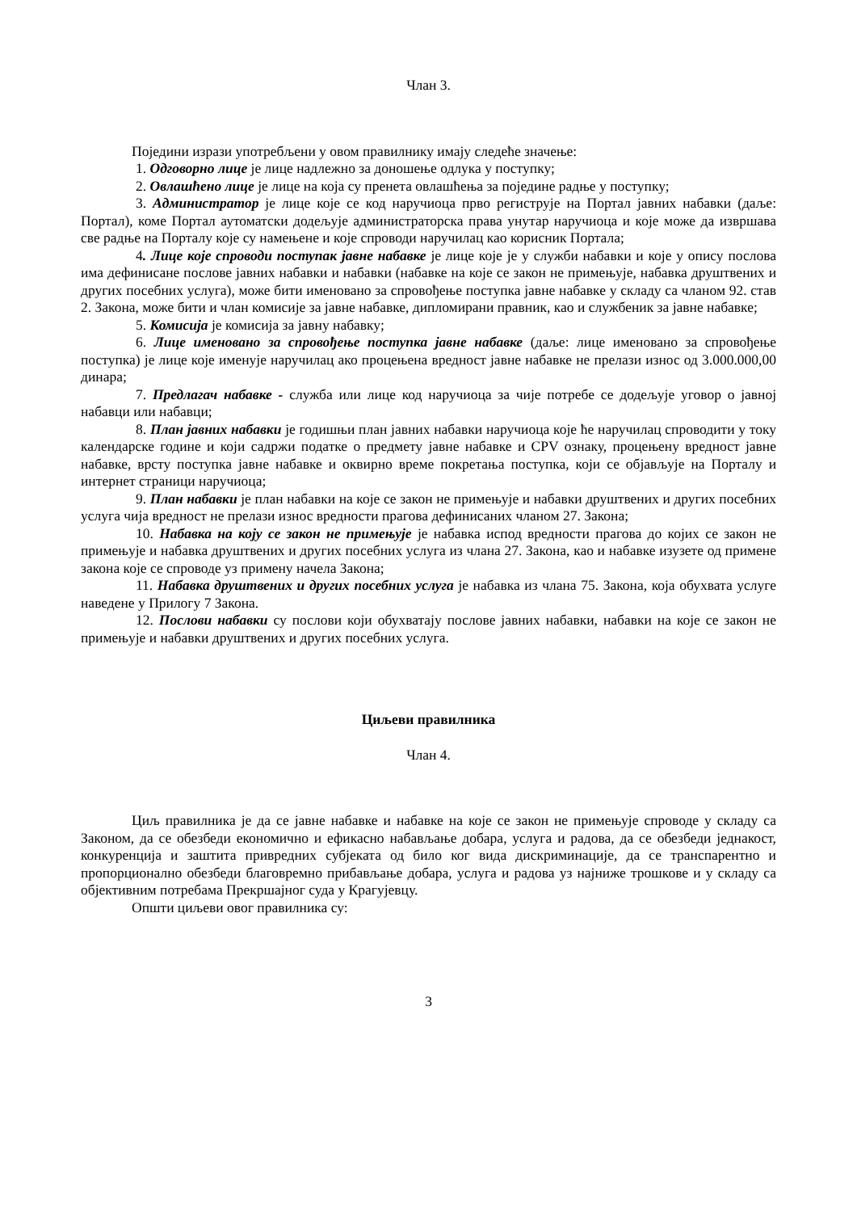Члан 3.
Поједини изрази употребљени у овом правилнику имају следеће значење:
1. Одговорно лице је лице надлежно за доношење одлука у поступку;
2. Овлашћено лице је лице на која су пренета овлашћења за поједине радње у поступку;
3. Администратор је лице које се код наручиоца прво региструје на Портал јавних набавки (даље: Портал), коме Портал аутоматски додељује администраторска права унутар наручиоца и које може да извршава све радње на Порталу које су намењене и које спроводи наручилац као корисник Портала;
4. Лице које спроводи поступак јавне набавке је лице које је у служби набавки и које у опису послова има дефинисане послове јавних набавки и набавки (набавке на које се закон не примењује, набавка друштвених и других посебних услуга), може бити именовано за спровођење поступка јавне набавке у складу са чланом 92. став 2. Закона, може бити и члан комисије за јавне набавке, дипломирани правник, као и службеник за јавне набавке;
5. Комисија је комисија за јавну набавку;
6. Лице именовано за спровођење поступка јавне набавке (даље: лице именовано за спровођење поступка) је лице које именује наручилац ако процењена вредност јавне набавке не прелази износ од 3.000.000,00 динара;
7. Предлагач набавке - служба или лице код наручиоца за чије потребе се додељује уговор о јавној набавци или набавци;
8. План јавних набавки је годишњи план јавних набавки наручиоца које ће наручилац спроводити у току календарске године и који садржи податке о предмету јавне набавке и CPV ознаку, процењену вредност јавне набавке, врсту поступка јавне набавке и оквирно време покретања поступка, који се објављује на Порталу и интернет страници наручиоца;
9. План набавки је план набавки на које се закон не примењује и набавки друштвених и других посебних услуга чија вредност не прелази износ вредности прагова дефинисаних чланом 27. Закона;
10. Набавка на коју се закон не примењује је набавка испод вредности прагова до којих се закон не примењује и набавка друштвених и других посебних услуга из члана 27. Закона, као и набавке изузете од примене закона које се спроводе уз примену начела Закона;
11. Набавка друштвених и других посебних услуга је набавка из члана 75. Закона, која обухвата услуге наведене у Прилогу 7 Закона.
12. Послови набавки су послови који обухватају послове јавних набавки, набавки на које се закон не примењује и набавки друштвених и других посебних услуга.
Циљеви правилника
Члан 4.
Циљ правилника је да се јавне набавке и набавке на које се закон не примењује спроводе у складу са Законом, да се обезбеди економично и ефикасно набављање добара, услуга и радова, да се обезбеди једнакост, конкуренција и заштита привредних субјеката од било ког вида дискриминације, да се транспарентно и пропорционално обезбеди благовремно прибављање добара, услуга и радова уз најниже трошкове и у складу са објективним потребама Прекршајног суда у Крагујевцу.
Општи циљеви овог правилника су:
3